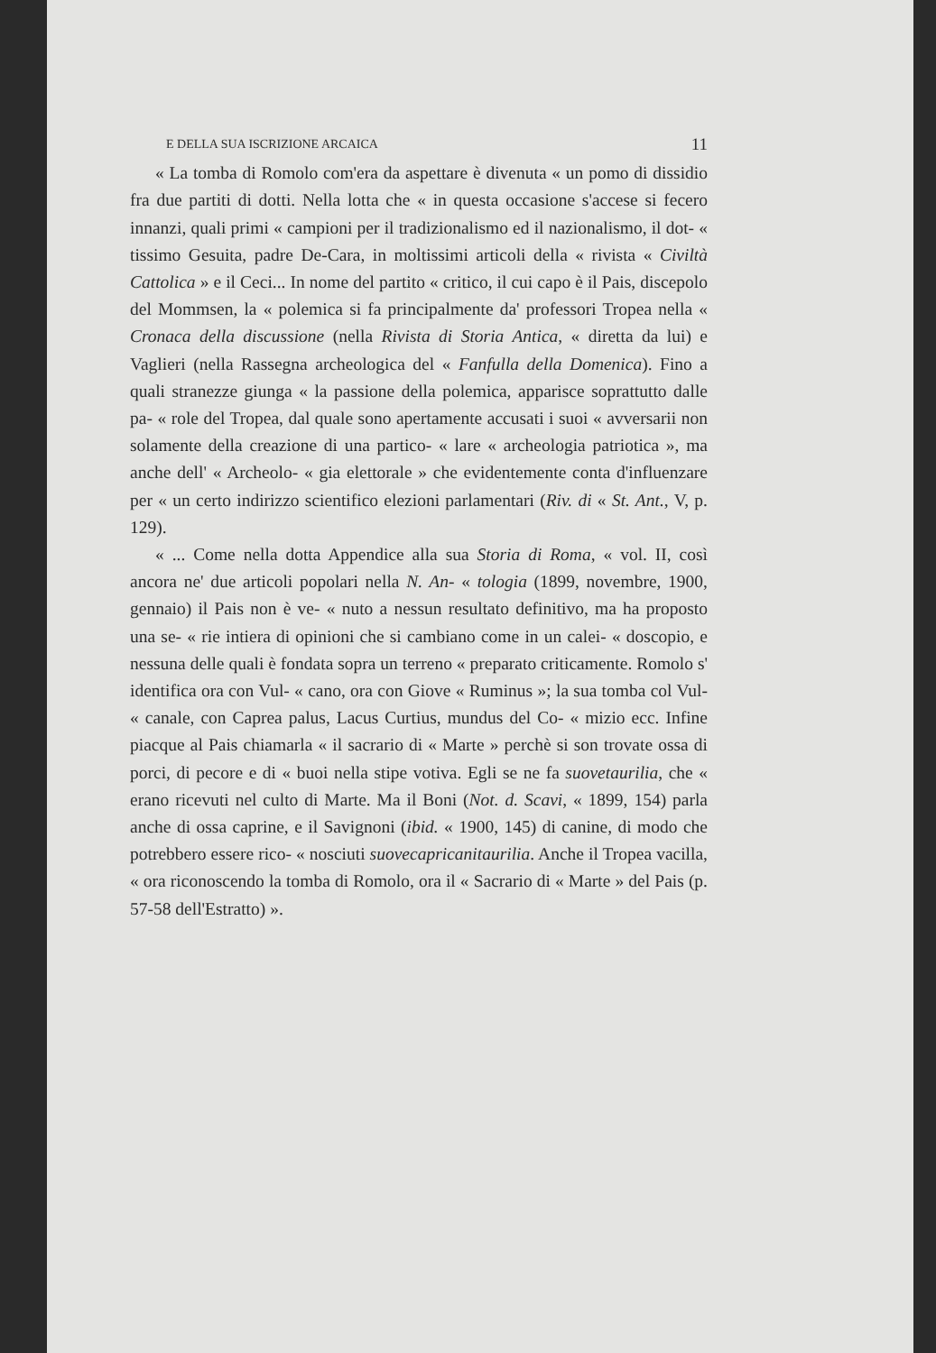E DELLA SUA ISCRIZIONE ARCAICA 11
« La tomba di Romolo com'era da aspettare è divenuta « un pomo di dissidio fra due partiti di dotti. Nella lotta che « in questa occasione s'accese si fecero innanzi, quali primi « campioni per il tradizionalismo ed il nazionalismo, il dot- « tissimo Gesuita, padre De-Cara, in moltissimi articoli della « rivista « Civiltà Cattolica » e il Ceci... In nome del partito « critico, il cui capo è il Pais, discepolo del Mommsen, la « polemica si fa principalmente da' professori Tropea nella « Cronaca della discussione (nella Rivista di Storia Antica, « diretta da lui) e Vaglieri (nella Rassegna archeologica del « Fanfulla della Domenica). Fino a quali stranezze giunga « la passione della polemica, apparisce soprattutto dalle pa- « role del Tropea, dal quale sono apertamente accusati i suoi « avversarii non solamente della creazione di una partico- « lare « archeologia patriotica », ma anche dell' « Archeolo- « gia elettorale » che evidentemente conta d'influenzare per « un certo indirizzo scientifico elezioni parlamentari (Riv. di « St. Ant., V, p. 129).
« ... Come nella dotta Appendice alla sua Storia di Roma, « vol. II, così ancora ne' due articoli popolari nella N. An- « tologia (1899, novembre, 1900, gennaio) il Pais non è ve- « nuto a nessun resultato definitivo, ma ha proposto una se- « rie intiera di opinioni che si cambiano come in un calei- « doscopio, e nessuna delle quali è fondata sopra un terreno « preparato criticamente. Romolo s' identifica ora con Vul- « cano, ora con Giove « Ruminus »; la sua tomba col Vul- « canale, con Caprea palus, Lacus Curtius, mundus del Co- « mizio ecc. Infine piacque al Pais chiamarla « il sacrario di « Marte » perchè si son trovate ossa di porci, di pecore e di « buoi nella stipe votiva. Egli se ne fa suovetaurilia, che « erano ricevuti nel culto di Marte. Ma il Boni (Not. d. Scavi, « 1899, 154) parla anche di ossa caprine, e il Savignoni (ibid. « 1900, 145) di canine, di modo che potrebbero essere rico- « nosciuti suovecapricanitaurilia. Anche il Tropea vacilla, « ora riconoscendo la tomba di Romolo, ora il « Sacrario di « Marte » del Pais (p. 57-58 dell'Estratto) ».